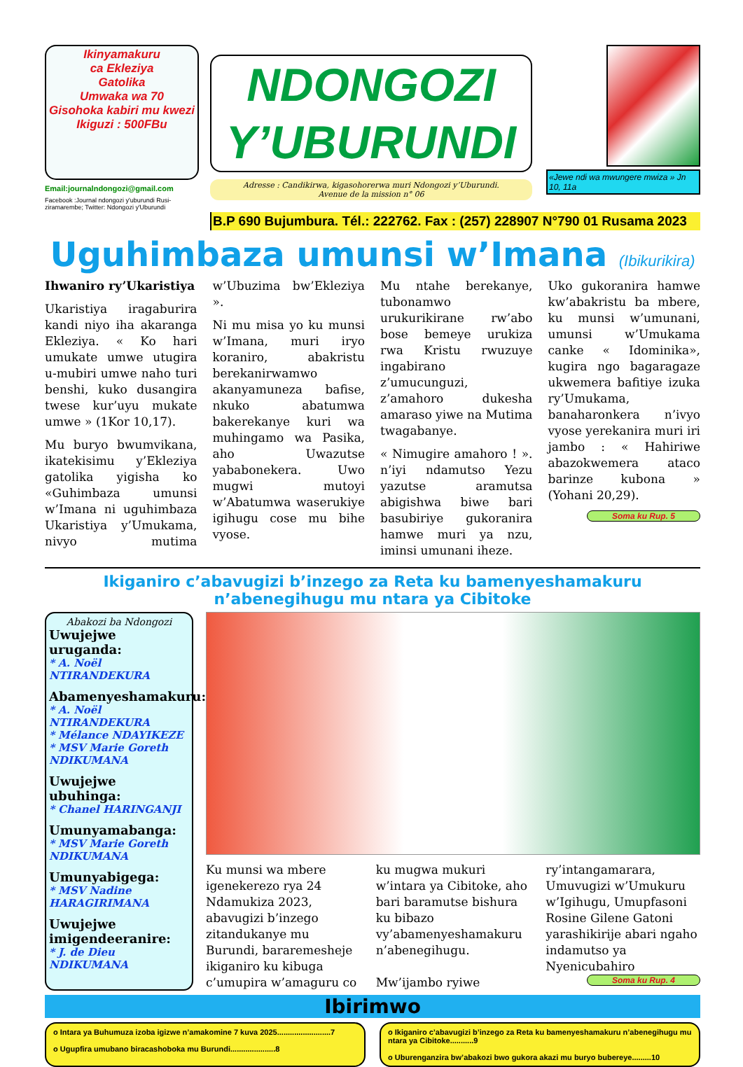Ikinyamakuru
ca Ekleziya
Gatolika
Umwaka wa 70
Gisohoka kabiri mu kwezi
Ikiguzi : 500FBu
Email:journalndongozi@gmail.com
Facebook :Journal ndongozi y'uburundi Rusi-ziramarembe; Twitter: Ndongozi y'Uburundi
NDONGOZI
Y’UBURUNDI
Adresse : Candikirwa, kigasohorerwa muri Ndongozi y’Uburundi.
Avenue de la mission n° 06
«Jewe ndi wa mwungere mwiza » Jn 10, 11a
B.P 690 Bujumbura. Tél.: 222762. Fax : (257) 228907 N°790 01 Rusama 2023
Uguhimbaza umunsi w’Imana (Ibikurikira)
Ihwaniro ry’Ukaristiya
Ukaristiya iragaburira kandi niyo iha akaranga Ekleziya. « Ko hari umukate umwe utugira u-mubiri umwe naho turi benshi, kuko dusangira twese kur’uyu mukate umwe » (1Kor 10,17).
Mu buryo bwumvikana, ikatekisimu y’Ekleziya gatolika yigisha ko «Guhimbaza umunsi w’Imana ni uguhimbaza Ukaristiya y’Umukama, nivyo mutima w’Ubuzima bw’Ekleziya ».
Ni mu misa yo ku munsi w’Imana, muri iryo koraniro, abakristu berekanirwamwo akanyamuneza bafise, nkuko abatumwa bakerekanye kuri wa muhingamo wa Pasika, aho Uwazutse yababonekera. Uwo mugwi mutoyi w’Abatumwa waserukiye igihugu cose mu bihe vyose.
Mu ntahe berekanye, tubonamwo urukurikirane rw’abo bose bemeye urukiza rwa Kristu rwuzuye ingabirano z’umucunguzi, z’amahoro dukesha amaraso yiwe na Mutima twagabanye.
« Nimugire amahoro ! ». n’iyi ndamutso Yezu yazutse aramutsa abigishwa biwe bari basubiriye gukoranira hamwe muri ya nzu, iminsi umunani iheze.
Uko gukoranira hamwe kw’abakristu ba mbere, ku munsi w’umunani, umunsi w’Umukama canke « Idominika», kugira ngo bagaragaze ukwemera bafitiye izuka ry’Umukama, banaharonkera n’ivyo vyose yerekanira muri iri jambo : « Hahiriwe abazokwemera ataco barinze kubona » (Yohani 20,29).
Soma ku Rup. 5
Ikiganiro c’abavugizi b’inzego za Reta ku bamenyeshamakuru n’abenegihugu mu ntara ya Cibitoke
Abakozi ba Ndongozi
Uwujejwe uruganda:
* A. Noël NTIRANDEKURA
Abamenyeshamakuru:
* A. Noël NTIRANDEKURA
* Mélance NDAYIKEZE
* MSV Marie Goreth NDIKUMANA
Uwujejwe ubuhinga:
* Chanel HARINGANJI
Umunyamabanga:
* MSV Marie Goreth NDIKUMANA
Umunyabigega:
* MSV Nadine HARAGIRIMANA
Uwujejwe imigendeeranire:
* J. de Dieu NDIKUMANA
Ku munsi wa mbere igenekerezo rya 24 Ndamukiza 2023, abavugizi b’inzego zitandukanye mu Burundi, bararemesheje ikiganiro ku kibuga c’umupira w’amaguru co ku mugwa mukuri w’intara ya Cibitoke, aho bari baramutse bishura ku bibazo vy’abamenyeshamakuru n’abenegihugu.
Mw’ijambo ryiwe ry’intangamarara, Umuvugizi w’Umukuru w’Igihugu, Umupfasoni Rosine Gilene Gatoni yarashikirije abari ngaho indamutso ya Nyenicubahiro
Soma ku Rup. 4
Ibirimwo
o Intara ya Buhumuza izoba igizwe n’amakomine 7 kuva 2025.........................7
o Ugupfira umubano biracashoboka mu Burundi.....................8
o Ikiganiro c’abavugizi b’inzego za Reta ku bamenyeshamakuru n’abenegihugu mu ntara ya Cibitoke...........9
o Uburenganzira bw’abakozi bwo gukora akazi mu buryo bubereye.........10